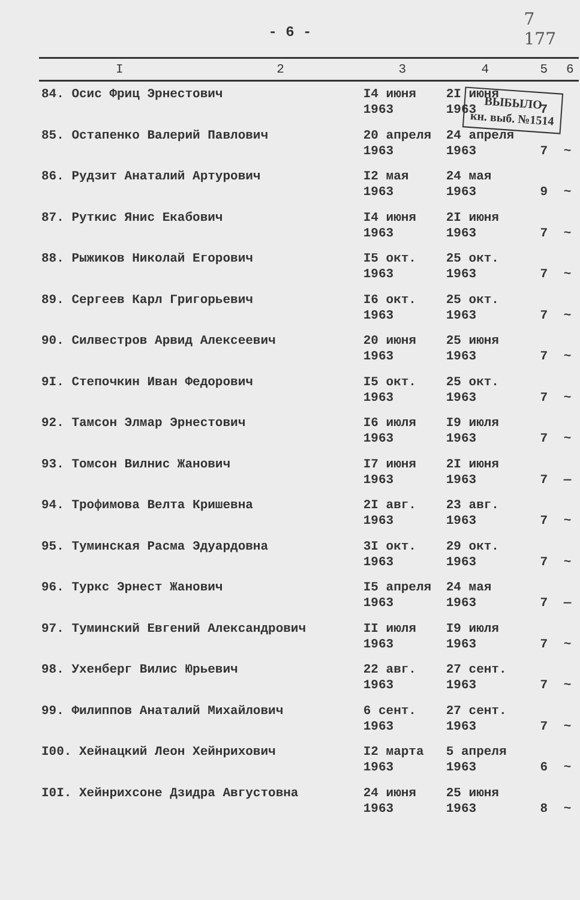7
177
- 6 -
ВЫБЫЛО
кн. выб. №1514
| I | 2 | 3 | 4 | 5 | 6 |
| --- | --- | --- | --- | --- | --- |
| 84. Осис Фриц Эрнестович | | I4 июня 1963 | 2I июня 1963 | 7 | |
| 85. Остапенко Валерий Павлович | | 20 апреля 1963 | 24 апреля 1963 | 7 | ~ |
| 86. Рудзит Анаталий Артурович | | I2 мая 1963 | 24 мая 1963 | 9 | ~ |
| 87. Руткис Янис Екабович | | I4 июня 1963 | 2I июня 1963 | 7 | ~ |
| 88. Рыжиков Николай Егорович | | I5 окт. 1963 | 25 окт. 1963 | 7 | ~ |
| 89. Сергеев Карл Григорьевич | | I6 окт. 1963 | 25 окт. 1963 | 7 | ~ |
| 90. Силвестров Арвид Алексеевич | | 20 июня 1963 | 25 июня 1963 | 7 | ~ |
| 9I. Степочкин Иван Федорович | | I5 окт. 1963 | 25 окт. 1963 | 7 | ~ |
| 92. Тамсон Элмар Эрнестович | | I6 июля 1963 | I9 июля 1963 | 7 | ~ |
| 93. Томсон Вилнис Жанович | | I7 июня 1963 | 2I июня 1963 | 7 | — |
| 94. Трофимова Велта Кришевна | | 2I авг. 1963 | 23 авг. 1963 | 7 | ~ |
| 95. Туминская Расма Эдуардовна | | 3I окт. 1963 | 29 окт. 1963 | 7 | ~ |
| 96. Туркс Эрнест Жанович | | I5 апреля 1963 | 24 мая 1963 | 7 | — |
| 97. Туминский Евгений Александрович | | II июля 1963 | I9 июля 1963 | 7 | ~ |
| 98. Ухенберг Вилис Юрьевич | | 22 авг. 1963 | 27 сент. 1963 | 7 | ~ |
| 99. Филиппов Анаталий Михайлович | | 6 сент. 1963 | 27 сент. 1963 | 7 | ~ |
| I00. Хейнацкий Леон Хейнрихович | | I2 марта 1963 | 5 апреля 1963 | 6 | ~ |
| I0I. Хейнрихсоне Дзидра Августовна | | 24 июня 1963 | 25 июня 1963 | 8 | ~ |